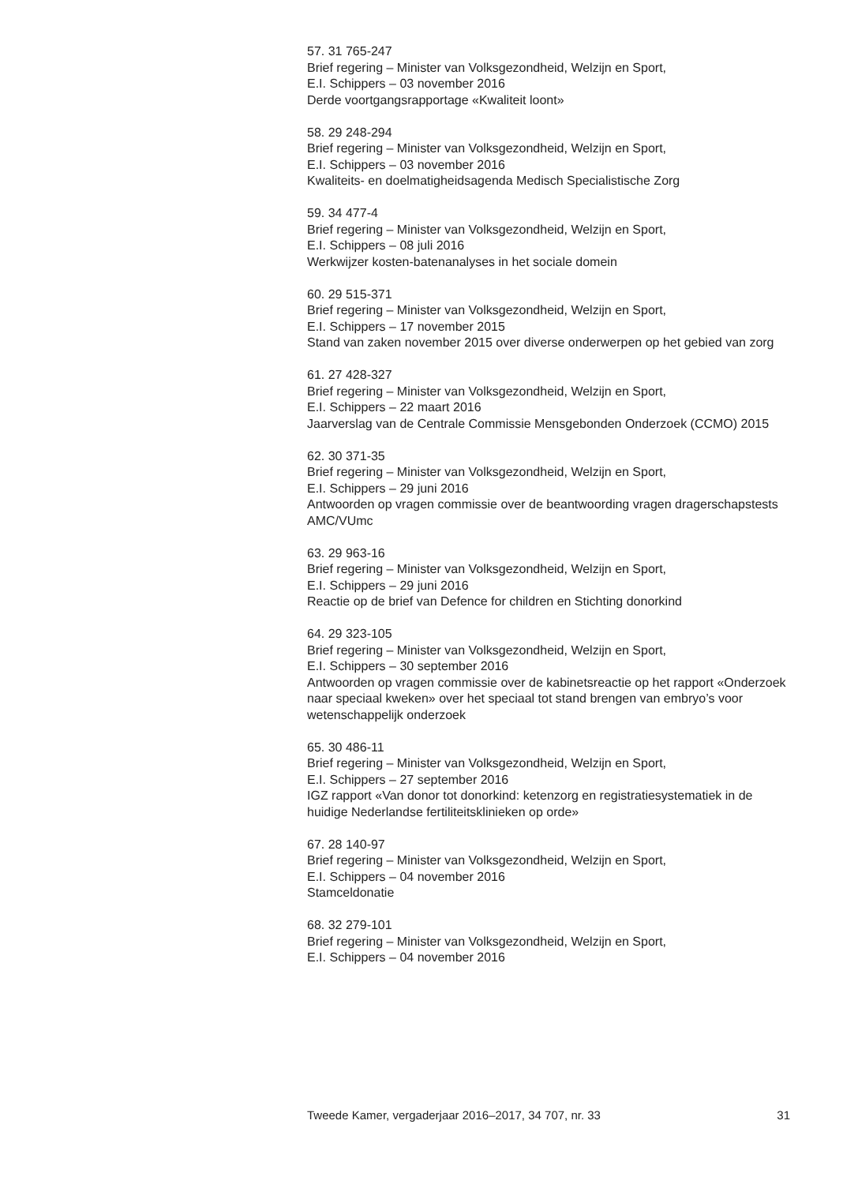57. 31 765-247
Brief regering – Minister van Volksgezondheid, Welzijn en Sport,
E.I. Schippers – 03 november 2016
Derde voortgangsrapportage «Kwaliteit loont»
58. 29 248-294
Brief regering – Minister van Volksgezondheid, Welzijn en Sport,
E.I. Schippers – 03 november 2016
Kwaliteits- en doelmatigheidsagenda Medisch Specialistische Zorg
59. 34 477-4
Brief regering – Minister van Volksgezondheid, Welzijn en Sport,
E.I. Schippers – 08 juli 2016
Werkwijzer kosten-batenanalyses in het sociale domein
60. 29 515-371
Brief regering – Minister van Volksgezondheid, Welzijn en Sport,
E.I. Schippers – 17 november 2015
Stand van zaken november 2015 over diverse onderwerpen op het gebied van zorg
61. 27 428-327
Brief regering – Minister van Volksgezondheid, Welzijn en Sport,
E.I. Schippers – 22 maart 2016
Jaarverslag van de Centrale Commissie Mensgebonden Onderzoek (CCMO) 2015
62. 30 371-35
Brief regering – Minister van Volksgezondheid, Welzijn en Sport,
E.I. Schippers – 29 juni 2016
Antwoorden op vragen commissie over de beantwoording vragen dragerschapstests AMC/VUmc
63. 29 963-16
Brief regering – Minister van Volksgezondheid, Welzijn en Sport,
E.I. Schippers – 29 juni 2016
Reactie op de brief van Defence for children en Stichting donorkind
64. 29 323-105
Brief regering – Minister van Volksgezondheid, Welzijn en Sport,
E.I. Schippers – 30 september 2016
Antwoorden op vragen commissie over de kabinetsreactie op het rapport «Onderzoek naar speciaal kweken» over het speciaal tot stand brengen van embryo’s voor wetenschappelijk onderzoek
65. 30 486-11
Brief regering – Minister van Volksgezondheid, Welzijn en Sport,
E.I. Schippers – 27 september 2016
IGZ rapport «Van donor tot donorkind: ketenzorg en registratiesystematiek in de huidige Nederlandse fertiliteitsklinieken op orde»
67. 28 140-97
Brief regering – Minister van Volksgezondheid, Welzijn en Sport,
E.I. Schippers – 04 november 2016
Stamceldonatie
68. 32 279-101
Brief regering – Minister van Volksgezondheid, Welzijn en Sport,
E.I. Schippers – 04 november 2016
Tweede Kamer, vergaderjaar 2016–2017, 34 707, nr. 33 31